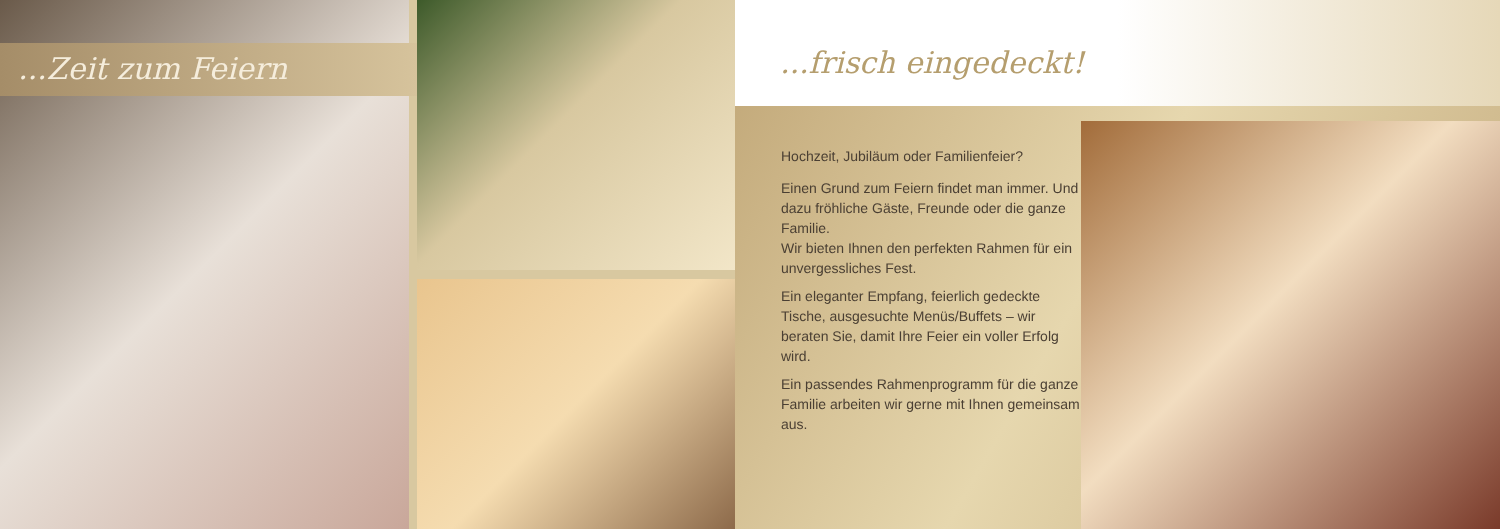...Zeit zum Feiern
...frisch eingedeckt!
Hochzeit, Jubiläum oder Familienfeier?
Einen Grund zum Feiern findet man immer. Und dazu fröhliche Gäste, Freunde oder die ganze Familie.
Wir bieten Ihnen den perfekten Rahmen für ein unvergessliches Fest.
Ein eleganter Empfang, feierlich gedeckte Tische, ausgesuchte Menüs/Buffets – wir beraten Sie, damit Ihre Feier ein voller Erfolg wird.
Ein passendes Rahmenprogramm für die ganze Familie arbeiten wir gerne mit Ihnen gemeinsam aus.